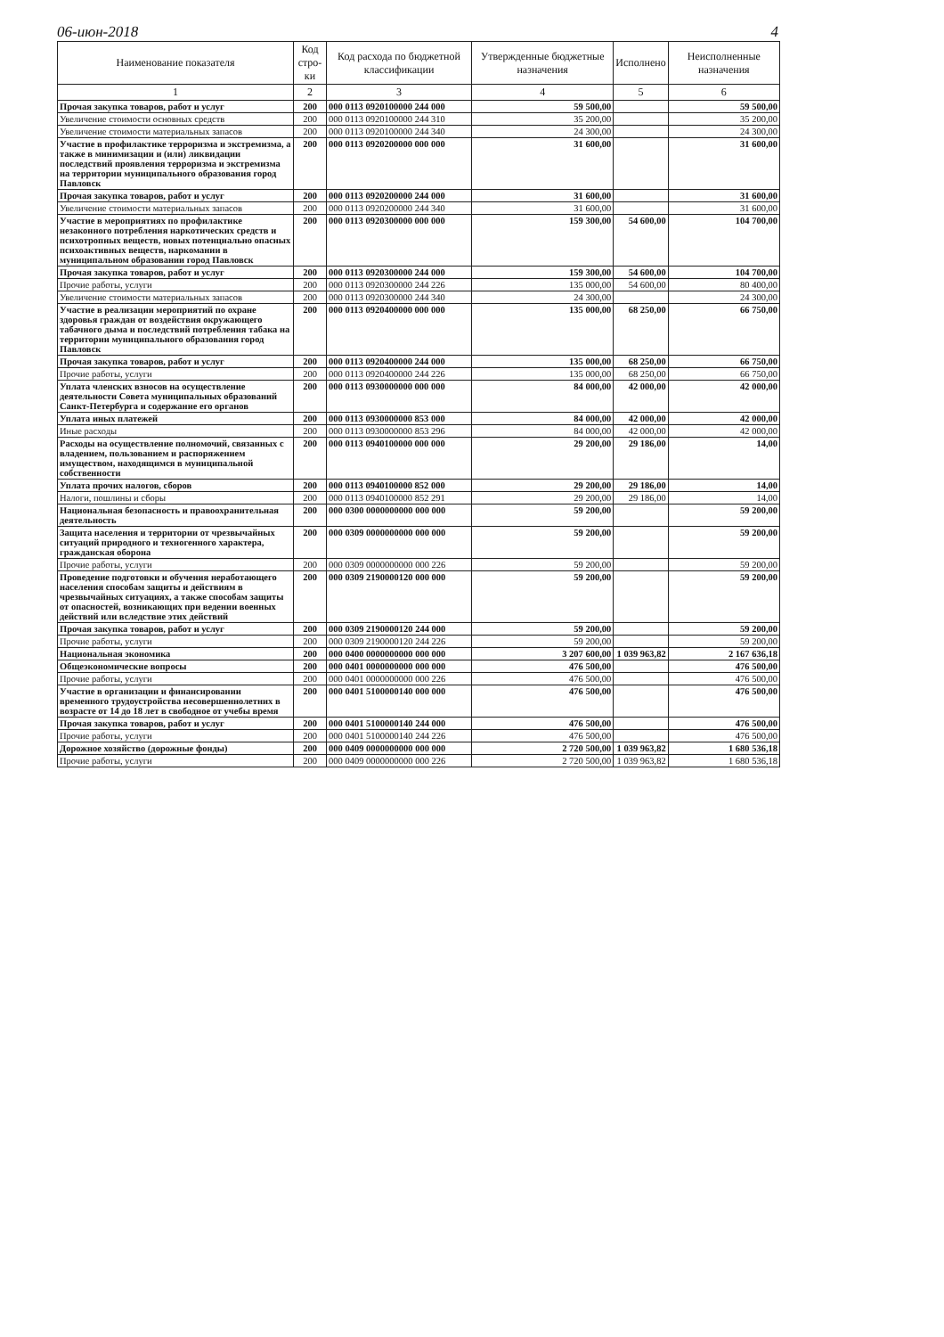06-июн-2018 4
| Наименование показателя | Код стро-ки | Код расхода по бюджетной классификации | Утвержденные бюджетные назначения | Исполнено | Неисполненные назначения |
| --- | --- | --- | --- | --- | --- |
| 1 | 2 | 3 | 4 | 5 | 6 |
| Прочая закупка товаров, работ и услуг | 200 | 000 0113 0920100000 244 000 | 59 500,00 | | 59 500,00 |
| Увеличение стоимости основных средств | 200 | 000 0113 0920100000 244 310 | 35 200,00 | | 35 200,00 |
| Увеличение стоимости материальных запасов | 200 | 000 0113 0920100000 244 340 | 24 300,00 | | 24 300,00 |
| Участие в профилактике терроризма и экстремизма, а также в минимизации и (или) ликвидации последствий проявления терроризма и экстремизма на территории муниципального образования город Павловск | 200 | 000 0113 0920200000 000 000 | 31 600,00 | | 31 600,00 |
| Прочая закупка товаров, работ и услуг | 200 | 000 0113 0920200000 244 000 | 31 600,00 | | 31 600,00 |
| Увеличение стоимости материальных запасов | 200 | 000 0113 0920200000 244 340 | 31 600,00 | | 31 600,00 |
| Участие в мероприятиях по профилактике незаконного потребления наркотических средств и психотропных веществ, новых потенциально опасных психоактивных веществ, наркомании в муниципальном образовании город Павловск | 200 | 000 0113 0920300000 000 000 | 159 300,00 | 54 600,00 | 104 700,00 |
| Прочая закупка товаров, работ и услуг | 200 | 000 0113 0920300000 244 000 | 159 300,00 | 54 600,00 | 104 700,00 |
| Прочие работы, услуги | 200 | 000 0113 0920300000 244 226 | 135 000,00 | 54 600,00 | 80 400,00 |
| Увеличение стоимости материальных запасов | 200 | 000 0113 0920300000 244 340 | 24 300,00 | | 24 300,00 |
| Участие в реализации мероприятий по охране здоровья граждан от воздействия окружающего табачного дыма и последствий потребления табака на территории муниципального образования город Павловск | 200 | 000 0113 0920400000 000 000 | 135 000,00 | 68 250,00 | 66 750,00 |
| Прочая закупка товаров, работ и услуг | 200 | 000 0113 0920400000 244 000 | 135 000,00 | 68 250,00 | 66 750,00 |
| Прочие работы, услуги | 200 | 000 0113 0920400000 244 226 | 135 000,00 | 68 250,00 | 66 750,00 |
| Уплата членских взносов на осуществление деятельности Совета муниципальных образований Санкт-Петербурга и содержание его органов | 200 | 000 0113 0930000000 000 000 | 84 000,00 | 42 000,00 | 42 000,00 |
| Уплата иных платежей | 200 | 000 0113 0930000000 853 000 | 84 000,00 | 42 000,00 | 42 000,00 |
| Иные расходы | 200 | 000 0113 0930000000 853 296 | 84 000,00 | 42 000,00 | 42 000,00 |
| Расходы на осуществление полномочий, связанных с владением, пользованием и распоряжением имуществом, находящимся в муниципальной собственности | 200 | 000 0113 0940100000 000 000 | 29 200,00 | 29 186,00 | 14,00 |
| Уплата прочих налогов, сборов | 200 | 000 0113 0940100000 852 000 | 29 200,00 | 29 186,00 | 14,00 |
| Налоги, пошлины и сборы | 200 | 000 0113 0940100000 852 291 | 29 200,00 | 29 186,00 | 14,00 |
| Национальная безопасность и правоохранительная деятельность | 200 | 000 0300 0000000000 000 000 | 59 200,00 | | 59 200,00 |
| Защита населения и территории от чрезвычайных ситуаций природного и техногенного характера, гражданская оборона | 200 | 000 0309 0000000000 000 000 | 59 200,00 | | 59 200,00 |
| Прочие работы, услуги | 200 | 000 0309 0000000000 000 226 | 59 200,00 | | 59 200,00 |
| Проведение подготовки и обучения неработающего населения способам защиты и действиям в чрезвычайных ситуациях, а также способам защиты от опасностей, возникающих при ведении военных действий или вследствие этих действий | 200 | 000 0309 2190000120 000 000 | 59 200,00 | | 59 200,00 |
| Прочая закупка товаров, работ и услуг | 200 | 000 0309 2190000120 244 000 | 59 200,00 | | 59 200,00 |
| Прочие работы, услуги | 200 | 000 0309 2190000120 244 226 | 59 200,00 | | 59 200,00 |
| Национальная экономика | 200 | 000 0400 0000000000 000 000 | 3 207 600,00 | 1 039 963,82 | 2 167 636,18 |
| Общеэкономические вопросы | 200 | 000 0401 0000000000 000 000 | 476 500,00 | | 476 500,00 |
| Прочие работы, услуги | 200 | 000 0401 0000000000 000 226 | 476 500,00 | | 476 500,00 |
| Участие в организации и финансировании временного трудоустройства несовершеннолетних в возрасте от 14 до 18 лет в свободное от учебы время | 200 | 000 0401 5100000140 000 000 | 476 500,00 | | 476 500,00 |
| Прочая закупка товаров, работ и услуг | 200 | 000 0401 5100000140 244 000 | 476 500,00 | | 476 500,00 |
| Прочие работы, услуги | 200 | 000 0401 5100000140 244 226 | 476 500,00 | | 476 500,00 |
| Дорожное хозяйство (дорожные фонды) | 200 | 000 0409 0000000000 000 000 | 2 720 500,00 | 1 039 963,82 | 1 680 536,18 |
| Прочие работы, услуги | 200 | 000 0409 0000000000 000 226 | 2 720 500,00 | 1 039 963,82 | 1 680 536,18 |